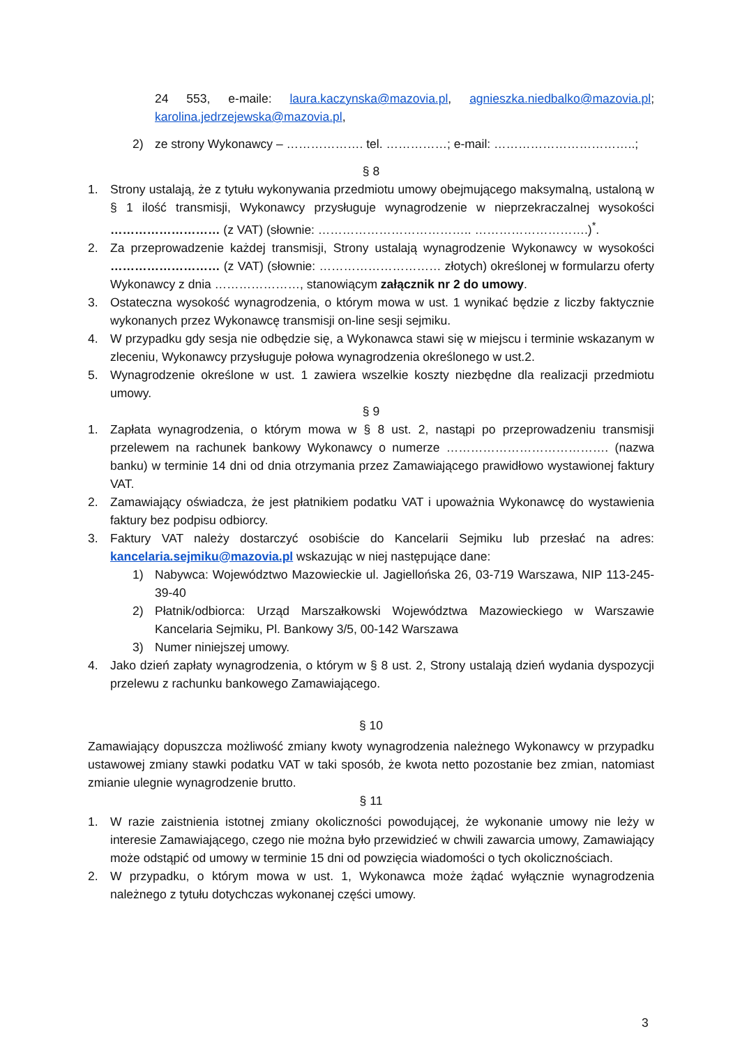24 553, e-maile: laura.kaczynska@mazovia.pl, agnieszka.niedbalko@mazovia.pl; karolina.jedrzejewska@mazovia.pl,
2) ze strony Wykonawcy – ………………. tel. ……………; e-mail: ……………………………..;
§ 8
1. Strony ustalają, że z tytułu wykonywania przedmiotu umowy obejmującego maksymalną, ustaloną w § 1 ilość transmisji, Wykonawcy przysługuje wynagrodzenie w nieprzekraczalnej wysokości ……………………… (z VAT) (słownie: ……………………………….. ……………………….)<sup>*</sup>.
2. Za przeprowadzenie każdej transmisji, Strony ustalają wynagrodzenie Wykonawcy w wysokości ……………………… (z VAT) (słownie: ………………………… złotych) określonej w formularzu oferty Wykonawcy z dnia …………………, stanowiącym załącznik nr 2 do umowy.
3. Ostateczna wysokość wynagrodzenia, o którym mowa w ust. 1 wynikać będzie z liczby faktycznie wykonanych przez Wykonawcę transmisji on-line sesji sejmiku.
4. W przypadku gdy sesja nie odbędzie się, a Wykonawca stawi się w miejscu i terminie wskazanym w zleceniu, Wykonawcy przysługuje połowa wynagrodzenia określonego w ust.2.
5. Wynagrodzenie określone w ust. 1 zawiera wszelkie koszty niezbędne dla realizacji przedmiotu umowy.
§ 9
1. Zapłata wynagrodzenia, o którym mowa w § 8 ust. 2, nastąpi po przeprowadzeniu transmisji przelewem na rachunek bankowy Wykonawcy o numerze …………………………………. (nazwa banku) w terminie 14 dni od dnia otrzymania przez Zamawiającego prawidłowo wystawionej faktury VAT.
2. Zamawiający oświadcza, że jest płatnikiem podatku VAT i upoważnia Wykonawcę do wystawienia faktury bez podpisu odbiorcy.
3. Faktury VAT należy dostarczyć osobiście do Kancelarii Sejmiku lub przesłać na adres: kancelaria.sejmiku@mazovia.pl wskazując w niej następujące dane:
1) Nabywca: Województwo Mazowieckie ul. Jagiellońska 26, 03-719 Warszawa, NIP 113-245-39-40
2) Płatnik/odbiorca: Urząd Marszałkowski Województwa Mazowieckiego w Warszawie Kancelaria Sejmiku, Pl. Bankowy 3/5, 00-142 Warszawa
3) Numer niniejszej umowy.
4. Jako dzień zapłaty wynagrodzenia, o którym w § 8 ust. 2, Strony ustalają dzień wydania dyspozycji przelewu z rachunku bankowego Zamawiającego.
§ 10
Zamawiający dopuszcza możliwość zmiany kwoty wynagrodzenia należnego Wykonawcy w przypadku ustawowej zmiany stawki podatku VAT w taki sposób, że kwota netto pozostanie bez zmian, natomiast zmianie ulegnie wynagrodzenie brutto.
§ 11
1. W razie zaistnienia istotnej zmiany okoliczności powodującej, że wykonanie umowy nie leży w interesie Zamawiającego, czego nie można było przewidzieć w chwili zawarcia umowy, Zamawiający może odstąpić od umowy w terminie 15 dni od powzięcia wiadomości o tych okolicznościach.
2. W przypadku, o którym mowa w ust. 1, Wykonawca może żądać wyłącznie wynagrodzenia należnego z tytułu dotychczas wykonanej części umowy.
3